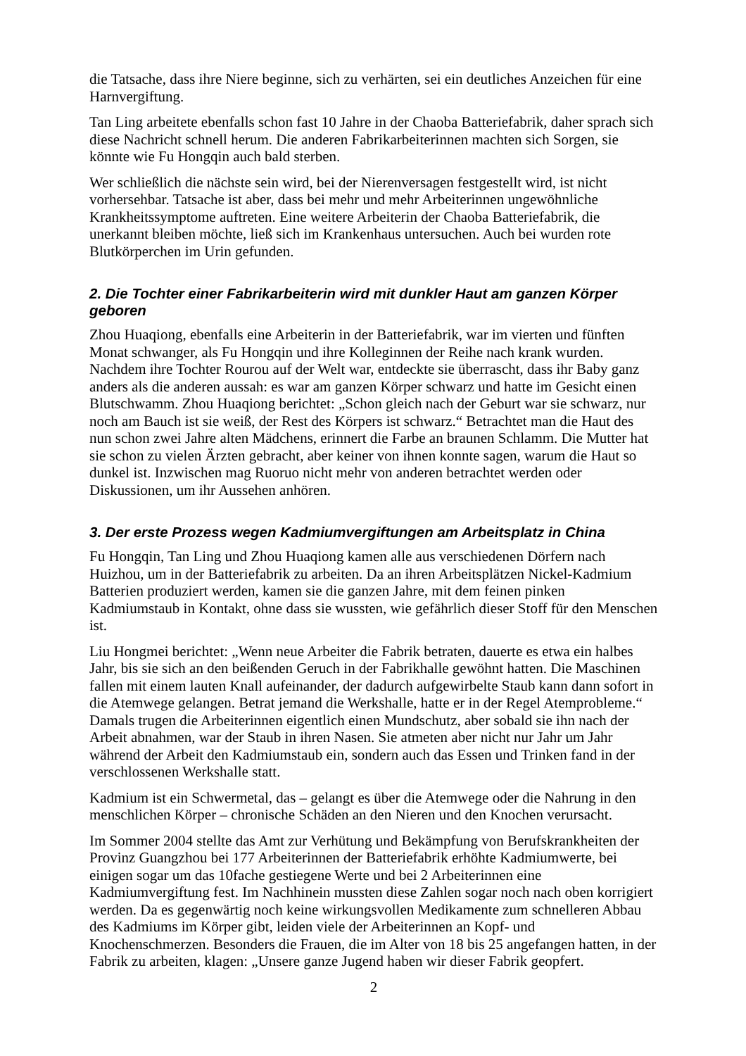die Tatsache, dass ihre Niere beginne, sich zu verhärten, sei ein deutliches Anzeichen für eine Harnvergiftung.
Tan Ling arbeitete ebenfalls schon fast 10 Jahre in der Chaoba Batteriefabrik, daher sprach sich diese Nachricht schnell herum. Die anderen Fabrikarbeiterinnen machten sich Sorgen, sie könnte wie Fu Hongqin auch bald sterben.
Wer schließlich die nächste sein wird, bei der Nierenversagen festgestellt wird, ist nicht vorhersehbar. Tatsache ist aber, dass bei mehr und mehr Arbeiterinnen ungewöhnliche Krankheitssymptome auftreten. Eine weitere Arbeiterin der Chaoba Batteriefabrik, die unerkannt bleiben möchte, ließ sich im Krankenhaus untersuchen. Auch bei wurden rote Blutkörperchen im Urin gefunden.
2. Die Tochter einer Fabrikarbeiterin wird mit dunkler Haut am ganzen Körper geboren
Zhou Huaqiong, ebenfalls eine Arbeiterin in der Batteriefabrik, war im vierten und fünften Monat schwanger, als Fu Hongqin und ihre Kolleginnen der Reihe nach krank wurden. Nachdem ihre Tochter Rourou auf der Welt war, entdeckte sie überrascht, dass ihr Baby ganz anders als die anderen aussah: es war am ganzen Körper schwarz und hatte im Gesicht einen Blutschwamm. Zhou Huaqiong berichtet: „Schon gleich nach der Geburt war sie schwarz, nur noch am Bauch ist sie weiß, der Rest des Körpers ist schwarz.“ Betrachtet man die Haut des nun schon zwei Jahre alten Mädchens, erinnert die Farbe an braunen Schlamm. Die Mutter hat sie schon zu vielen Ärzten gebracht, aber keiner von ihnen konnte sagen, warum die Haut so dunkel ist. Inzwischen mag Ruoruo nicht mehr von anderen betrachtet werden oder Diskussionen, um ihr Aussehen anhören.
3. Der erste Prozess wegen Kadmiumvergiftungen am Arbeitsplatz in China
Fu Hongqin, Tan Ling und Zhou Huaqiong kamen alle aus verschiedenen Dörfern nach Huizhou, um in der Batteriefabrik zu arbeiten. Da an ihren Arbeitsplätzen Nickel-Kadmium Batterien produziert werden, kamen sie die ganzen Jahre, mit dem feinen pinken Kadmiumstaub in Kontakt, ohne dass sie wussten, wie gefährlich dieser Stoff für den Menschen ist.
Liu Hongmei berichtet: „Wenn neue Arbeiter die Fabrik betraten, dauerte es etwa ein halbes Jahr, bis sie sich an den beißenden Geruch in der Fabrikhalle gewöhnt hatten. Die Maschinen fallen mit einem lauten Knall aufeinander, der dadurch aufgewirbelte Staub kann dann sofort in die Atemwege gelangen. Betrat jemand die Werkshalle, hatte er in der Regel Atemprobleme.“ Damals trugen die Arbeiterinnen eigentlich einen Mundschutz, aber sobald sie ihn nach der Arbeit abnahmen, war der Staub in ihren Nasen. Sie atmeten aber nicht nur Jahr um Jahr während der Arbeit den Kadmiumstaub ein, sondern auch das Essen und Trinken fand in der verschlossenen Werkshalle statt.
Kadmium ist ein Schwermetal, das – gelangt es über die Atemwege oder die Nahrung in den menschlichen Körper – chronische Schäden an den Nieren und den Knochen verursacht.
Im Sommer 2004 stellte das Amt zur Verhütung und Bekämpfung von Berufskrankheiten der Provinz Guangzhou bei 177 Arbeiterinnen der Batteriefabrik erhöhte Kadmiumwerte, bei einigen sogar um das 10fache gestiegene Werte und bei 2 Arbeiterinnen eine Kadmiumvergiftung fest. Im Nachhinein mussten diese Zahlen sogar noch nach oben korrigiert werden. Da es gegenwärtig noch keine wirkungsvollen Medikamente zum schnelleren Abbau des Kadmiums im Körper gibt, leiden viele der Arbeiterinnen an Kopf- und Knochenschmerzen. Besonders die Frauen, die im Alter von 18 bis 25 angefangen hatten, in der Fabrik zu arbeiten, klagen: „Unsere ganze Jugend haben wir dieser Fabrik geopfert.
2